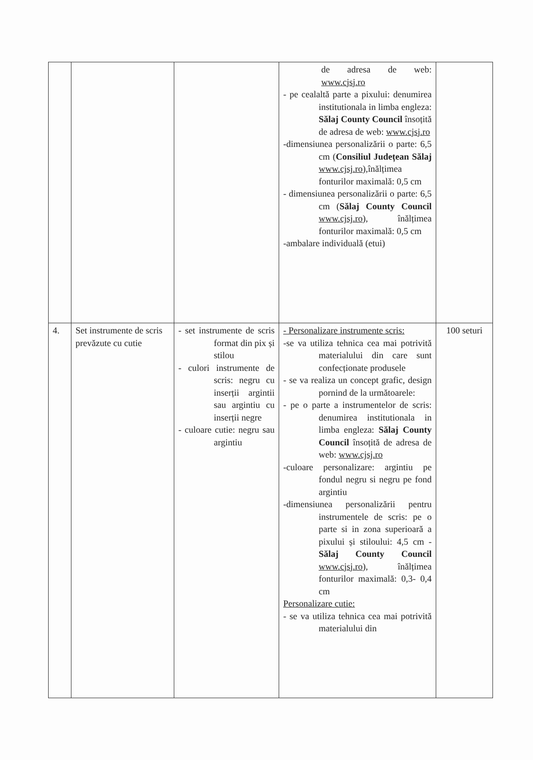| | | | de adresa de web: www.cjsj.ro - pe cealaltă parte a pixului: denumirea institutionala in limba engleza: Sălaj County Council însoțită de adresa de web: www.cjsj.ro -dimensiunea personalizării o parte: 6,5 cm ( Consiliul Județean Sălaj www.cjsj.ro ),înălțimea fonturilor maximală: 0,5 cm - dimensiunea personalizării o parte: 6,5 cm ( Sălaj County Council www.cjsj.ro ), înălțimea fonturilor maximală: 0,5 cm -ambalare individuală (etui) | |
| 4. | Set instrumente de scris prevăzute cu cutie | - set instrumente de scris format din pix și stilou - culori instrumente de scris: negru cu inserții argintii sau argintiu cu inserții negre - culoare cutie: negru sau argintiu | - Personalizare instrumente scris: -se va utiliza tehnica cea mai potrivită materialului din care sunt confecționate produsele - se va realiza un concept grafic, design pornind de la următoarele: - pe o parte a instrumentelor de scris: denumirea institutionala in limba engleza: Sălaj County Council însoțită de adresa de web: www.cjsj.ro -culoare personalizare: argintiu pe fondul negru si negru pe fond argintiu -dimensiunea personalizării pentru instrumentele de scris: pe o parte si in zona superioară a pixului și stiloului: 4,5 cm - Sălaj County Council www.cjsj.ro ), înălțimea fonturilor maximală: 0,3- 0,4 cm Personalizare cutie: - se va utiliza tehnica cea mai potrivită materialului din | 100 seturi |